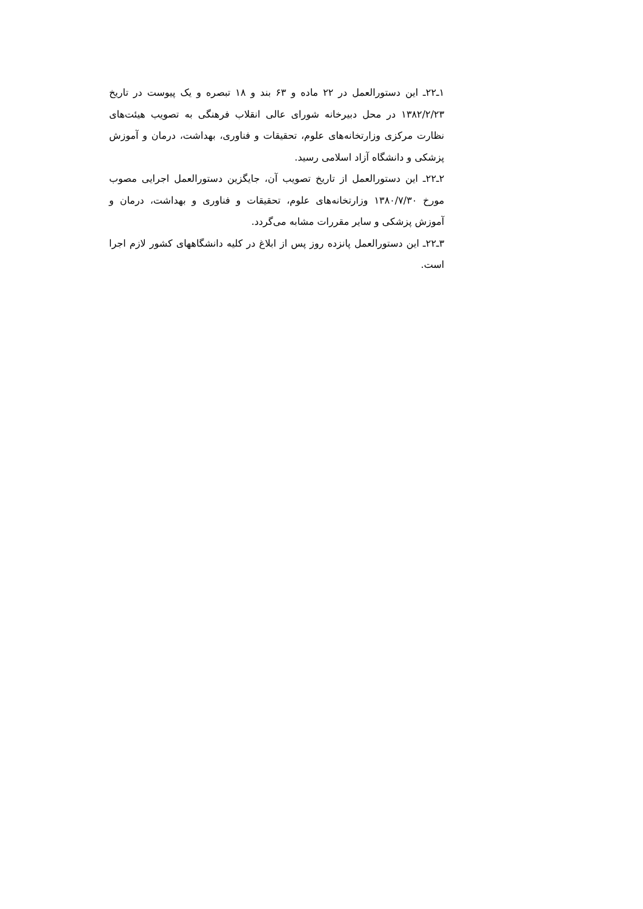۱ـ۲۲ـ این دستورالعمل در ۲۲ ماده و ۶۳ بند و ۱۸ تبصره و یک پیوست در تاریخ ۱۳۸۲/۲/۲۳ در محل دبیرخانه شورای عالی انقلاب فرهنگی به تصویب هیئت‌های نظارت مرکزی وزارتخانه‌های علوم، تحقیقات و فناوری، بهداشت، درمان و آموزش پزشکی و دانشگاه آزاد اسلامی رسید.
۲ـ۲۲ـ این دستورالعمل از تاریخ تصویب آن، جایگزین دستورالعمل اجرایی مصوب مورخ ۱۳۸۰/۷/۳۰ وزارتخانه‌های علوم، تحقیقات و فناوری و بهداشت، درمان و آموزش پزشکی و سایر مقررات مشابه می‌گردد.
۳ـ۲۲ـ این دستورالعمل پانزده روز پس از ابلاغ در کلیه دانشگاههای کشور لازم اجرا است.